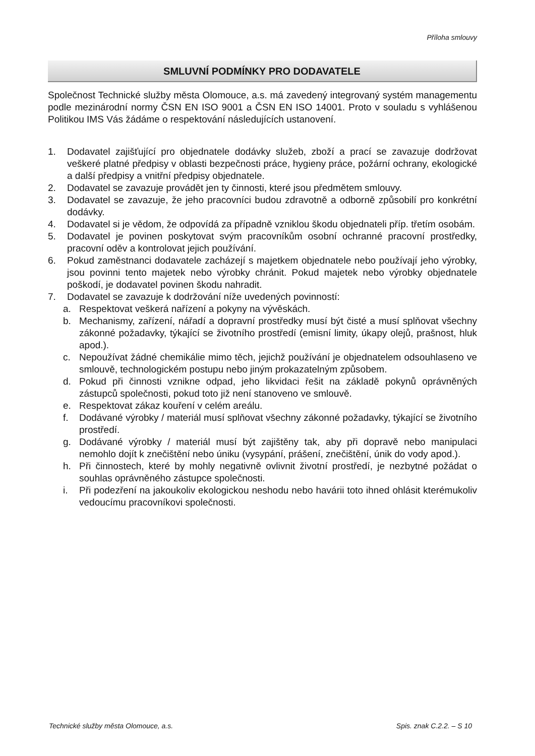Příloha smlouvy
SMLUVNÍ PODMÍNKY PRO DODAVATELE
Společnost Technické služby města Olomouce, a.s. má zavedený integrovaný systém managementu podle mezinárodní normy ČSN EN ISO 9001 a ČSN EN ISO 14001. Proto v souladu s vyhlášenou Politikou IMS Vás žádáme o respektování následujících ustanovení.
1. Dodavatel zajišťující pro objednatele dodávky služeb, zboží a prací se zavazuje dodržovat veškeré platné předpisy v oblasti bezpečnosti práce, hygieny práce, požární ochrany, ekologické a další předpisy a vnitřní předpisy objednatele.
2. Dodavatel se zavazuje provádět jen ty činnosti, které jsou předmětem smlouvy.
3. Dodavatel se zavazuje, že jeho pracovníci budou zdravotně a odborně způsobilí pro konkrétní dodávky.
4. Dodavatel si je vědom, že odpovídá za případně vzniklou škodu objednateli příp. třetím osobám.
5. Dodavatel je povinen poskytovat svým pracovníkům osobní ochranné pracovní prostředky, pracovní oděv a kontrolovat jejich používání.
6. Pokud zaměstnanci dodavatele zacházejí s majetkem objednatele nebo používají jeho výrobky, jsou povinni tento majetek nebo výrobky chránit. Pokud majetek nebo výrobky objednatele poškodí, je dodavatel povinen škodu nahradit.
7. Dodavatel se zavazuje k dodržování níže uvedených povinností:
a. Respektovat veškerá nařízení a pokyny na vývěskách.
b. Mechanismy, zařízení, nářadí a dopravní prostředky musí být čisté a musí splňovat všechny zákonné požadavky, týkající se životního prostředí (emisní limity, úkapy olejů, prašnost, hluk apod.).
c. Nepoužívat žádné chemikálie mimo těch, jejichž používání je objednatelem odsouhlaseno ve smlouvě, technologickém postupu nebo jiným prokazatelným způsobem.
d. Pokud při činnosti vznikne odpad, jeho likvidaci řešit na základě pokynů oprávněných zástupců společnosti, pokud toto již není stanoveno ve smlouvě.
e. Respektovat zákaz kouření v celém areálu.
f. Dodávané výrobky / materiál musí splňovat všechny zákonné požadavky, týkající se životního prostředí.
g. Dodávané výrobky / materiál musí být zajištěny tak, aby při dopravě nebo manipulaci nemohlo dojít k znečištění nebo úniku (vysypání, prášení, znečištění, únik do vody apod.).
h. Při činnostech, které by mohly negativně ovlivnit životní prostředí, je nezbytné požádat o souhlas oprávněného zástupce společnosti.
i. Při podezření na jakoukoliv ekologickou neshodu nebo havárii toto ihned ohlásit kterémukoliv vedoucímu pracovníkovi společnosti.
Technické služby města Olomouce, a.s. Spis. znak C.2.2. – S 10